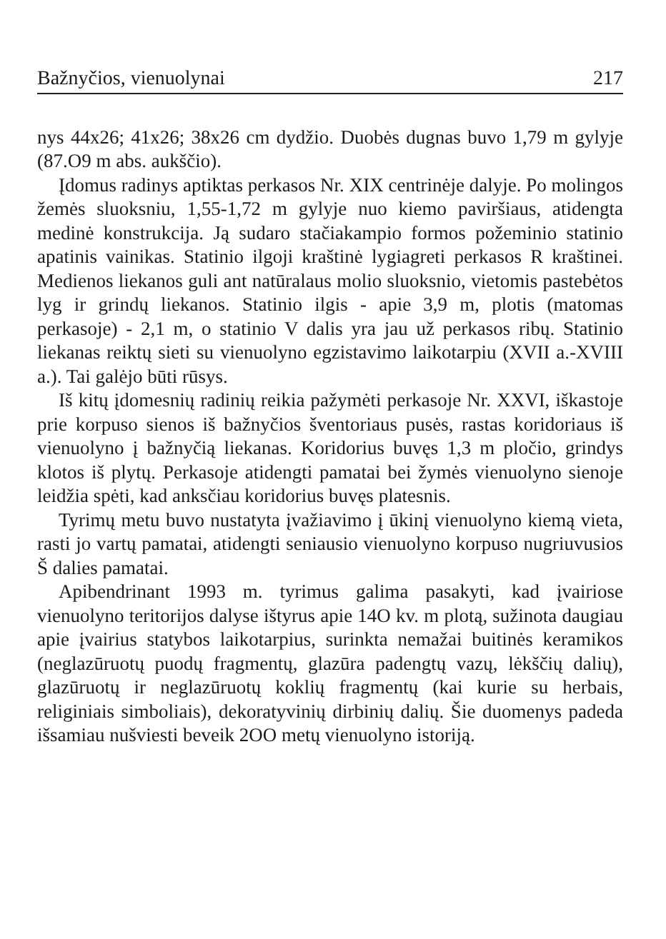Bažnyčios, vienuolynai 217
nys 44x26; 41x26; 38x26 cm dydžio. Duobės dugnas buvo 1,79 m gylyje (87.O9 m abs. aukščio).
Įdomus radinys aptiktas perkasos Nr. XIX centrinėje dalyje. Po molingos žemės sluoksniu, 1,55-1,72 m gylyje nuo kiemo paviršiaus, atidengta medinė konstrukcija. Ją sudaro stačiakampio formos požeminio statinio apatinis vainikas. Statinio ilgoji kraštinė lygiagreti perkasos R kraštinei. Medienos liekanos guli ant natūralaus molio sluoksnio, vietomis pastebėtos lyg ir grindų liekanos. Statinio ilgis - apie 3,9 m, plotis (matomas perkasoje) - 2,1 m, o statinio V dalis yra jau už perkasos ribų. Statinio liekanas reiktų sieti su vienuolyno egzistavimo laikotarpiu (XVII a.-XVIII a.). Tai galėjo būti rūsys.
Iš kitų įdomesnių radinių reikia pažymėti perkasoje Nr. XXVI, iškastoje prie korpuso sienos iš bažnyčios šventoriaus pusės, rastas koridoriaus iš vienuolyno į bažnyčią liekanas. Koridorius buvęs 1,3 m pločio, grindys klotos iš plytų. Perkasoje atidengti pamatai bei žymės vienuolyno sienoje leidžia spėti, kad anksčiau koridorius buvęs platesnis.
Tyrimų metu buvo nustatyta įvažiavimo į ūkinį vienuolyno kiemą vieta, rasti jo vartų pamatai, atidengti seniausio vienuolyno korpuso nugriuvusios Š dalies pamatai.
Apibendrinant 1993 m. tyrimus galima pasakyti, kad įvairiose vienuolyno teritorijos dalyse ištyrus apie 14O kv. m plotą, sužinota daugiau apie įvairius statybos laikotarpius, surinkta nemažai buitinės keramikos (neglazūruotų puodų fragmentų, glazūra padengtų vazų, lėkščių dalių), glazūruotų ir neglazūruotų koklių fragmentų (kai kurie su herbais, religiniais simboliais), dekoratyvinių dirbinių dalių. Šie duomenys padeda išsamiau nušviesti beveik 2OO metų vienuolyno istoriją.